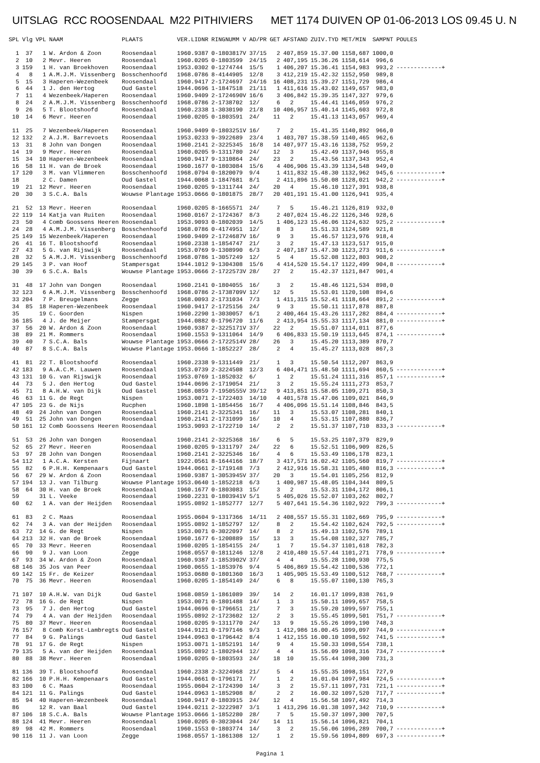UITSLAG RCC ROOSENDAAL M22 PITHIVIERS MET 1174 DUIVEN OP 01-06-2013 LOS 09.45 U. N
| SPL | Vlg | VPL | NAAM | PLAATS | VER.LIDNR | RINGNUMM V | AD/PR | GET | AFSTAND | ZUIV.TYD | MET/MIN | SAMPNT | POULES |
| --- | --- | --- | --- | --- | --- | --- | --- | --- | --- | --- | --- | --- | --- |
| 1 | 37 | 1 | W. Ardon & Zoon | Roosendaal | 1960.9387 | 0-1803817V | 37/15 | 2 | 407,859 | 15.37.00 | 1158,687 | 1000,0 | |
| 2 | 10 | 2 | Mevr. Heeren | Roosendaal | 1960.0205 | 0-1803599 | 24/15 | 2 | 407,195 | 15.36.26 | 1158,614 | 996,6 | |
| 3 | 159 | 1 | H. van Broekhoven | Roosendaal | 1953.0302 | 0-1274744 | 15/5 | 1 | 406,207 | 15.36.41 | 1154,983 | 993,2 | -------------+ |
| 4 | 8 | 1 | A.M.J.M. Vissenberg | Bosschenhoofd | 1968.0786 | 8-4144905 | 12/8 | 3 | 412,219 | 15.42.32 | 1152,950 | 989,8 | |
| 5 | 15 | 3 | Haperen-Wezenbeek | Roosendaal | 1960.9417 | 2-1724697 | 24/16 | 16 | 408,231 | 15.39.27 | 1151,729 | 986,4 | |
| 6 | 44 | 1 | J. den Hertog | Oud Gastel | 1944.0696 | 1-1847518 | 21/11 | 1 | 411,616 | 15.43.02 | 1149,657 | 983,0 | |
| 7 | 11 | 4 | Wezenbeek/Haperen | Roosendaal | 1960.9409 | 2-1724690V | 16/6 | 3 | 406,842 | 15.39.35 | 1147,327 | 979,6 | |
| 8 | 24 | 2 | A.M.J.M. Vissenberg | Bosschenhoofd | 1968.0786 | 2-1738702 | 12/ | 6 | 2 | 15.44.41 | 1146,059 | 976,2 | |
| 9 | 26 | 5 | T. Blootshoofd | Roosendaal | 1960.2338 | 1-3030190 | 21/8 | 10 | 406,957 | 15.40.14 | 1145,603 | 972,8 | |
| 10 | 14 | 6 | Mevr. Heeren | Roosendaal | 1960.0205 | 0-1803591 | 24/ | 11 | 2 | 15.41.13 | 1143,057 | 969,4 | |
| 11 | 25 | 7 | Wezenbeek/Haperen | Roosendaal | 1960.9409 | 0-1803251V | 16/ | 7 | 2 | 15.41.35 | 1140,892 | 966,0 | |
| 12 | 132 | 2 | A.J.M. Barrevoets | Roosendaal | 1953.0233 | 9-3922689 | 23/4 | 1 | 403,707 | 15.38.59 | 1140,465 | 962,6 | |
| 13 | 31 | 8 | John van Dongen | Roosendaal | 1960.2141 | 2-3225345 | 16/8 | 14 | 407,977 | 15.43.16 | 1138,752 | 959,2 | |
| 14 | 19 | 9 | Mevr. Heeren | Roosendaal | 1960.0205 | 9-1311780 | 24/ | 12 | 3 | 15.42.49 | 1137,946 | 955,8 | |
| 15 | 34 | 10 | Haperen-Wezenbeek | Roosendaal | 1960.9417 | 9-1310864 | 24/ | 23 | 2 | 15.43.56 | 1137,343 | 952,4 | |
| 16 | 58 | 11 | H. van de Broek | Roosendaal | 1960.1677 | 0-1803084 | 15/6 | 4 | 406,906 | 15.43.39 | 1134,548 | 949,0 | |
| 17 | 120 | 3 | M. van Vlimmeren | Bosschenhoofd | 1968.0794 | 0-1820079 | 9/4 | 1 | 411,832 | 15.48.30 | 1132,962 | 945,6 | -------------+ |
| 18 | | 2 | C. Damen | Oud Gastel | 1944.0068 | 1-1847681 | 8/1 | 2 | 411,896 | 15.50.08 | 1128,021 | 942,2 | -------------+ |
| 19 | 21 | 12 | Mevr. Heeren | Roosendaal | 1960.0205 | 9-1311744 | 24/ | 20 | 4 | 15.46.10 | 1127,391 | 938,8 | |
| 20 | 30 | 3 | S.C.A. Bals | Wouwse Plantage | 1953.0666 | 0-1801875 | 28/7 | 20 | 401,191 | 15.41.00 | 1126,941 | 935,4 | |
| 21 | 52 | 13 | Mevr. Heeren | Roosendaal | 1960.0205 | 8-1665571 | 24/ | 7 | 5 | 15.46.21 | 1126,819 | 932,0 | |
| 22 | 119 | 14 | Katja van Ruiten | Roosendaal | 1960.0167 | 2-1724367 | 8/3 | 2 | 407,024 | 15.46.22 | 1126,346 | 928,6 | |
| 23 | 50 | 4 | Comb Goossens Heeren | Roosendaal | 1953.9093 | 0-1802039 | 14/5 | 1 | 406,123 | 15.46.06 | 1124,632 | 925,2 | -------------+ |
| 24 | 28 | 4 | A.M.J.M. Vissenberg | Bosschenhoofd | 1968.0786 | 0-4174951 | 12/ | 8 | 3 | 15.51.33 | 1124,589 | 921,8 | |
| 25 | 149 | 15 | Wezenbeek/Haperen | Roosendaal | 1960.9409 | 2-1724687V | 16/ | 9 | 3 | 15.46.57 | 1123,976 | 918,4 | |
| 26 | 41 | 16 | T. Blootshoofd | Roosendaal | 1960.2338 | 1-1854747 | 21/ | 3 | 2 | 15.47.13 | 1123,517 | 915,0 | |
| 27 | 43 | 5 | G. van Rijswijk | Roosendaal | 1953.0769 | 9-1308990 | 6/3 | 2 | 407,187 | 15.47.30 | 1123,273 | 911,6 | -------------+ |
| 28 | 32 | 5 | A.M.J.M. Vissenberg | Bosschenhoofd | 1968.0786 | 1-3057249 | 12/ | 5 | 4 | 15.52.08 | 1122,803 | 908,2 | |
| 29 | 145 | 3 | P. van Hoof | Stampersgat | 1944.1012 | 9-1304308 | 15/6 | 4 | 414,520 | 15.54.17 | 1122,499 | 904,8 | -------------+ |
| 30 | 39 | 6 | S.C.A. Bals | Wouwse Plantage | 1953.0666 | 2-1722573V | 28/ | 27 | 2 | 15.42.37 | 1121,847 | 901,4 | |
| 31 | 48 | 17 | John van Dongen | Roosendaal | 1960.2141 | 0-1804055 | 16/ | 3 | 2 | 15.48.46 | 1121,534 | 898,0 | |
| 32 | 123 | 6 | A.M.J.M. Vissenberg | Bosschenhoofd | 1968.0786 | 2-1738709V | 12/ | 12 | 5 | 15.53.01 | 1120,108 | 894,6 | |
| 33 | 204 | 7 | P. Breugelmans | Zegge | 1968.0093 | 2-1731034 | 7/3 | 1 | 411,315 | 15.52.41 | 1118,664 | 891,2 | -------------+ |
| 34 | 85 | 18 | Haperen-Wezenbeek | Roosendaal | 1960.9417 | 2-1725156 | 24/ | 9 | 3 | 15.50.11 | 1117,878 | 887,8 | |
| 35 | | 19 | C. Goorden | Nispen | 1960.2290 | 1-3030057 | 6/1 | 2 | 400,464 | 15.43.26 | 1117,282 | 884,4 | -------------+ |
| 36 | 185 | 4 | J. de Meijer | Stampersgat | 1944.0882 | 0-1796720 | 11/6 | 2 | 413,954 | 15.55.33 | 1117,134 | 881,0 | -------------+ |
| 37 | 56 | 20 | W. Ardon & Zoon | Roosendaal | 1960.9387 | 2-3225171V | 37/ | 22 | 2 | 15.51.07 | 1114,011 | 877,6 | |
| 38 | 89 | 21 | M. Rommers | Roosendaal | 1960.1553 | 9-1311064 | 14/9 | 6 | 406,833 | 15.50.19 | 1113,645 | 874,1 | -------------+ |
| 39 | 40 | 7 | S.C.A. Bals | Wouwse Plantage | 1953.0666 | 2-1722514V | 28/ | 26 | 3 | 15.45.20 | 1113,389 | 870,7 | |
| 40 | 87 | 8 | S.C.A. Bals | Wouwse Plantage | 1953.0666 | 1-1852227 | 28/ | 2 | 4 | 15.45.27 | 1113,028 | 867,3 | |
| 41 | 81 | 22 | T. Blootshoofd | Roosendaal | 1960.2338 | 9-1311449 | 21/ | 1 | 3 | 15.50.54 | 1112,207 | 863,9 | |
| 42 | 183 | 9 | A.A.C.M. Lauwen | Roosendaal | 1953.0739 | 2-3224508 | 12/3 | 6 | 404,471 | 15.48.50 | 1111,694 | 860,5 | -------------+ |
| 43 | 131 | 10 | G. van Rijswijk | Roosendaal | 1953.0769 | 1-1852032 | 6/ | 1 | 2 | 15.51.24 | 1111,316 | 857,1 | -------------+ |
| 44 | 73 | 5 | J. den Hertog | Oud Gastel | 1944.0696 | 2-1719054 | 21/ | 3 | 2 | 15.55.24 | 1111,273 | 853,7 | |
| 45 | 71 | 8 | A.H.W. van Dijk | Oud Gastel | 1968.0859 | 7-1950555V | 39/12 | 9 | 413,851 | 15.58.05 | 1109,271 | 850,3 | |
| 46 | 63 | 11 | G. de Regt | Nispen | 1953.0071 | 2-1722403 | 14/10 | 4 | 401,578 | 15.47.06 | 1109,021 | 846,9 | |
| 47 | 105 | 23 | G. de Nijs | Rucphen | 1960.1898 | 1-1854456 | 16/7 | 4 | 406,096 | 15.51.14 | 1108,846 | 843,5 | |
| 48 | 49 | 24 | John van Dongen | Roosendaal | 1960.2141 | 2-3225341 | 16/ | 11 | 3 | 15.53.07 | 1108,281 | 840,1 | |
| 49 | 51 | 25 | John van Dongen | Roosendaal | 1960.2141 | 2-1731099 | 16/ | 10 | 4 | 15.53.15 | 1107,880 | 836,7 | |
| 50 | 161 | 12 | Comb Goossens Heeren | Roosendaal | 1953.9093 | 2-1722710 | 14/ | 2 | 2 | 15.51.37 | 1107,710 | 833,3 | -------------+ |
| 51 | 53 | 26 | John van Dongen | Roosendaal | 1960.2141 | 2-3225368 | 16/ | 6 | 5 | 15.53.25 | 1107,379 | 829,9 | |
| 52 | 65 | 27 | Mevr. Heeren | Roosendaal | 1960.0205 | 9-1311797 | 24/ | 22 | 6 | 15.52.51 | 1106,909 | 826,5 | |
| 53 | 97 | 28 | John van Dongen | Roosendaal | 1960.2141 | 2-3225346 | 16/ | 4 | 6 | 15.53.49 | 1106,178 | 823,1 | |
| 54 | 112 | 1 | A.C.A. Kersten | Fijnaart | 1922.0561 | 8-1644166 | 18/7 | 3 | 417,571 | 16.02.42 | 1105,560 | 819,7 | -------------+ |
| 55 | 82 | 6 | P.H.H. Kempenaars | Oud Gastel | 1944.0661 | 2-1719148 | 7/3 | 2 | 412,916 | 15.58.31 | 1105,480 | 816,3 | -------------+ |
| 56 | 67 | 29 | W. Ardon & Zoon | Roosendaal | 1960.9387 | 1-3053945V | 37/ | 20 | 3 | 15.54.01 | 1105,256 | 812,9 | |
| 57 | 194 | 13 | J. van Tilburg | Wouwse Plantage | 1953.0640 | 1-1852218 | 6/3 | 1 | 400,987 | 15.48.05 | 1104,344 | 809,5 | |
| 58 | 64 | 30 | H. van de Broek | Roosendaal | 1960.1677 | 0-1803083 | 15/ | 3 | 2 | 15.53.31 | 1104,172 | 806,1 | |
| 59 | | 31 | L. Veeke | Roosendaal | 1960.2231 | 0-1803941V | 5/1 | 5 | 405,026 | 15.52.07 | 1103,262 | 802,7 | |
| 60 | 62 | 1 | A. van der Heijden | Roosendaal | 1955.0892 | 1-1852777 | 12/7 | 5 | 407,641 | 15.54.36 | 1102,922 | 799,3 | -------------+ |
| 61 | 83 | 2 | C. Maas | Roosendaal | 1955.0604 | 9-1317366 | 14/11 | 2 | 408,557 | 15.55.31 | 1102,669 | 795,9 | -------------+ |
| 62 | 74 | 3 | A. van der Heijden | Roosendaal | 1955.0892 | 1-1852797 | 12/ | 8 | 2 | 15.54.42 | 1102,624 | 792,5 | -------------+ |
| 63 | 72 | 14 | G. de Regt | Nispen | 1953.0071 | 0-3022097 | 14/ | 8 | 2 | 15.49.13 | 1102,576 | 789,1 | |
| 64 | 213 | 32 | H. van de Broek | Roosendaal | 1960.1677 | 6-1200889 | 15/ | 13 | 3 | 15.54.08 | 1102,327 | 785,7 | |
| 65 | 70 | 33 | Mevr. Heeren | Roosendaal | 1960.0205 | 1-1854155 | 24/ | 1 | 7 | 15.54.37 | 1101,618 | 782,3 | |
| 66 | 90 | 9 | J. van Loon | Zegge | 1968.0557 | 0-1811246 | 12/8 | 2 | 410,480 | 15.57.44 | 1101,271 | 778,9 | -------------+ |
| 67 | 93 | 34 | W. Ardon & Zoon | Roosendaal | 1960.9387 | 1-1853902V | 37/ | 4 | 4 | 15.55.28 | 1100,930 | 775,5 | |
| 68 | 146 | 35 | Jos van Peer | Roosendaal | 1960.0655 | 1-1853976 | 9/4 | 5 | 406,869 | 15.54.42 | 1100,536 | 772,1 | |
| 69 | 142 | 15 | Fr. de Keizer | Roosendaal | 1953.0680 | 0-1801360 | 16/3 | 1 | 405,905 | 15.53.49 | 1100,512 | 768,7 | -------------+ |
| 70 | 75 | 36 | Mevr. Heeren | Roosendaal | 1960.0205 | 1-1854149 | 24/ | 6 | 8 | 15.55.07 | 1100,130 | 765,3 | |
| 71 | 107 | 10 | A.H.W. van Dijk | Oud Gastel | 1968.0859 | 1-1861089 | 39/ | 14 | 2 | 16.01.17 | 1099,838 | 761,9 | |
| 72 | 78 | 16 | G. de Regt | Nispen | 1953.0071 | 0-1801488 | 14/ | 1 | 3 | 15.50.11 | 1099,657 | 758,5 | |
| 73 | 95 | 7 | J. den Hertog | Oud Gastel | 1944.0696 | 0-1796651 | 21/ | 7 | 3 | 15.59.20 | 1099,597 | 755,1 | |
| 74 | 79 | 4 | A. van der Heijden | Roosendaal | 1955.0892 | 2-1723602 | 12/ | 2 | 3 | 15.55.45 | 1099,501 | 751,7 | -------------+ |
| 75 | 80 | 37 | Mevr. Heeren | Roosendaal | 1960.0205 | 9-1311770 | 24/ | 13 | 9 | 15.55.26 | 1099,190 | 748,3 | |
| 76 | 157 | 8 | Comb Korst-Lambregts | Oud Gastel | 1944.9121 | 0-1797146 | 9/3 | 1 | 412,986 | 16.00.45 | 1099,097 | 744,9 | -------------+ |
| 77 | 84 | 9 | G. Palings | Oud Gastel | 1944.0963 | 0-1796442 | 8/4 | 1 | 412,155 | 16.00.10 | 1098,592 | 741,5 | -------------+ |
| 78 | 91 | 17 | G. de Regt | Nispen | 1953.0071 | 1-1852191 | 14/ | 9 | 4 | 15.50.33 | 1098,554 | 738,1 | |
| 79 | 135 | 5 | A. van der Heijden | Roosendaal | 1955.0892 | 1-1802944 | 12/ | 4 | 4 | 15.56.09 | 1098,316 | 734,7 | -------------+ |
| 80 | 88 | 38 | Mevr. Heeren | Roosendaal | 1960.0205 | 0-1803593 | 24/ | 18 | 10 | 15.55.44 | 1098,300 | 731,3 | |
| 81 | 136 | 39 | T. Blootshoofd | Roosendaal | 1960.2338 | 2-3224968 | 21/ | 5 | 4 | 15.55.35 | 1098,151 | 727,9 | |
| 82 | 166 | 10 | P.H.H. Kempenaars | Oud Gastel | 1944.0661 | 0-1796171 | 7/ | 1 | 2 | 16.01.04 | 1097,984 | 724,5 | -------------+ |
| 83 | 100 | 6 | C. Maas | Roosendaal | 1955.0604 | 2-1724390 | 14/ | 3 | 2 | 15.57.11 | 1097,731 | 721,1 | -------------+ |
| 84 | 121 | 11 | G. Palings | Oud Gastel | 1944.0963 | 1-1852908 | 8/ | 2 | 2 | 16.00.32 | 1097,520 | 717,7 | -------------+ |
| 85 | 94 | 40 | Haperen-Wezenbeek | Roosendaal | 1960.9417 | 0-1803915 | 24/ | 12 | 4 | 15.56.58 | 1097,492 | 714,3 | |
| 86 | | 12 | R. van Baal | Oud Gastel | 1944.0211 | 2-3222987 | 3/1 | 1 | 413,296 | 16.01.38 | 1097,342 | 710,9 | -------------+ |
| 87 | 106 | 18 | S.C.A. Bals | Wouwse Plantage | 1953.0666 | 1-1852280 | 28/ | 7 | 5 | 15.50.37 | 1097,300 | 707,5 | |
| 88 | 124 | 41 | Mevr. Heeren | Roosendaal | 1960.0205 | 0-3023044 | 24/ | 14 | 11 | 15.56.14 | 1096,821 | 704,1 | |
| 89 | 98 | 42 | M. Rommers | Roosendaal | 1960.1553 | 0-1803774 | 14/ | 3 | 2 | 15.56.06 | 1096,289 | 700,7 | -------------+ |
| 90 | 116 | 11 | J. van Loon | Zegge | 1968.0557 | 1-1861308 | 12/ | 1 | 2 | 15.59.56 | 1094,809 | 697,3 | -------------+ |
Pagina 1